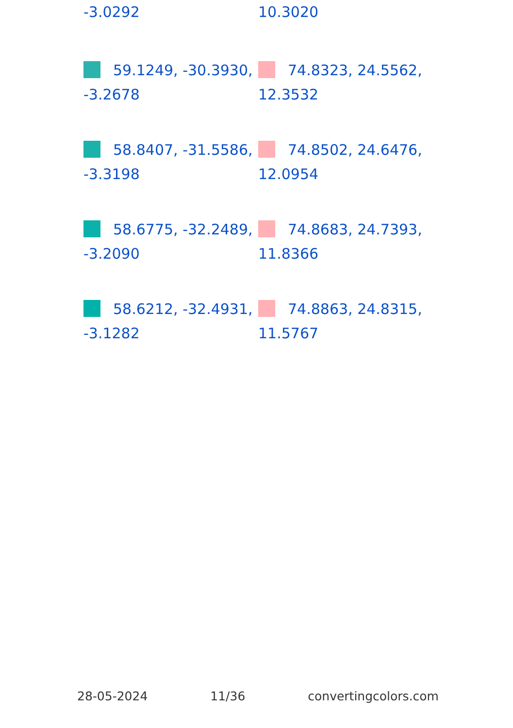-3.0292 10.3020
59.1249, -30.3930, -3.2678
74.8323, 24.5562, 12.3532
58.8407, -31.5586, -3.3198
74.8502, 24.6476, 12.0954
58.6775, -32.2489, -3.2090
74.8683, 24.7393, 11.8366
58.6212, -32.4931, -3.1282
74.8863, 24.8315, 11.5767
28-05-2024 11/36 convertingcolors.com